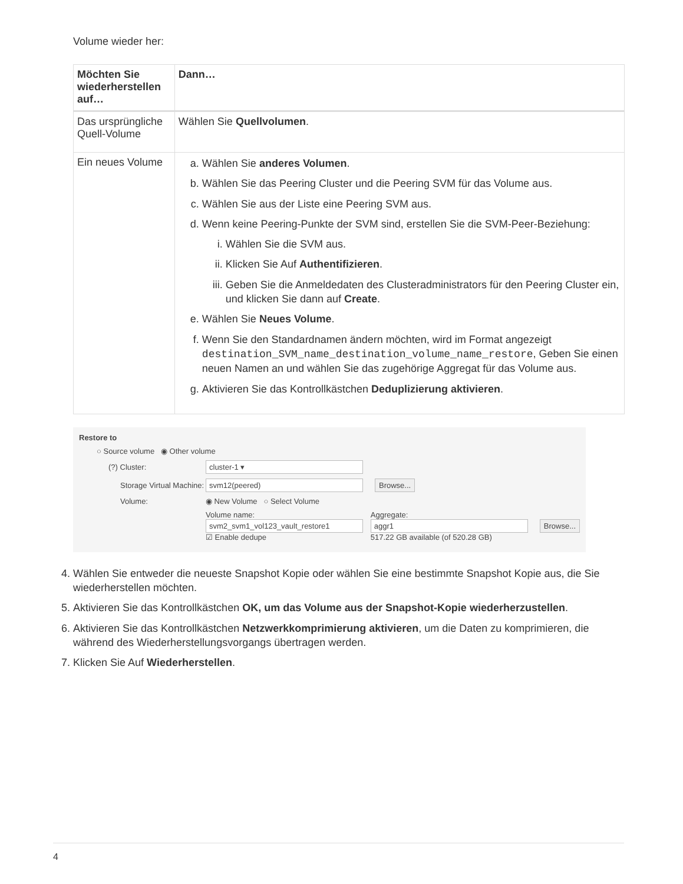Volume wieder her:
| Möchten Sie wiederherstellen auf… | Dann… |
| --- | --- |
| Das ursprüngliche Quell-Volume | Wählen Sie Quellvolumen . |
| Ein neues Volume | a. Wählen Sie anderes Volumen . b. Wählen Sie das Peering Cluster und die Peering SVM für das Volume aus. c. Wählen Sie aus der Liste eine Peering SVM aus. d. Wenn keine Peering-Punkte der SVM sind, erstellen Sie die SVM-Peer-Beziehung: i. Wählen Sie die SVM aus. ii. Klicken Sie Auf Authentifizieren . iii. Geben Sie die Anmeldedaten des Clusteradministrators für den Peering Cluster ein, und klicken Sie dann auf Create . e. Wählen Sie Neues Volume . f. Wenn Sie den Standardnamen ändern möchten, wird im Format angezeigt destination_SVM_name_destination_volume_name_restore , Geben Sie einen neuen Namen an und wählen Sie das zugehörige Aggregat für das Volume aus. g. Aktivieren Sie das Kontrollkästchen Deduplizierung aktivieren . |
Restore to
○ Source volume ◉ Other volume
(?) Cluster: cluster-1 ▾
Storage Virtual Machine: svm12(peered) Browse...
Volume: ◉ New Volume ○ Select Volume
Volume name:
svm2_svm1_vol123_vault_restore1
☑ Enable dedupe Aggregate:
aggr1
517.22 GB available (of 520.28 GB) Browse...
4. Wählen Sie entweder die neueste Snapshot Kopie oder wählen Sie eine bestimmte Snapshot Kopie aus, die Sie wiederherstellen möchten.
5. Aktivieren Sie das Kontrollkästchen OK, um das Volume aus der Snapshot-Kopie wiederherzustellen.
6. Aktivieren Sie das Kontrollkästchen Netzwerkkomprimierung aktivieren, um die Daten zu komprimieren, die während des Wiederherstellungsvorgangs übertragen werden.
7. Klicken Sie Auf Wiederherstellen.
4